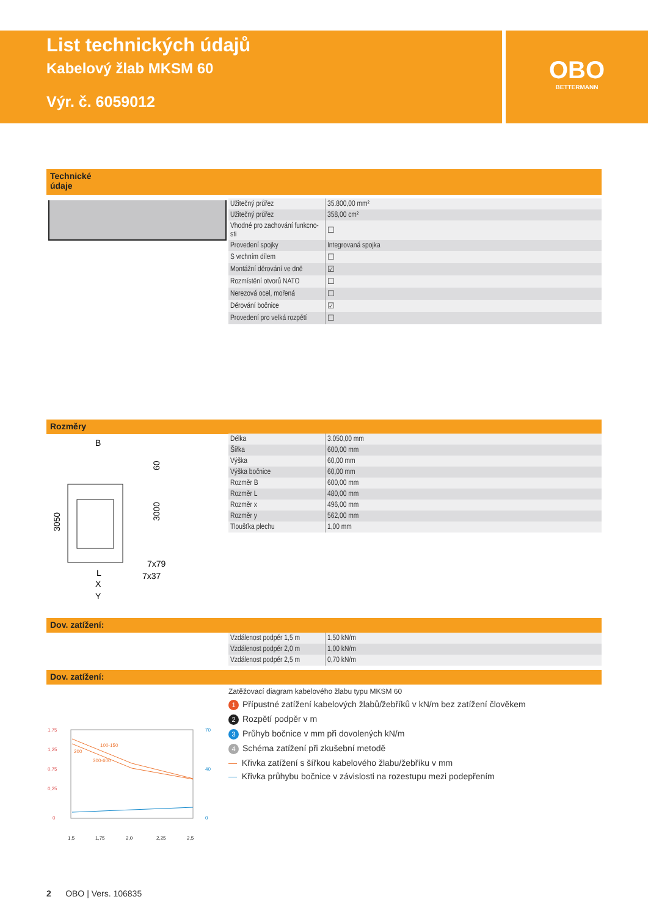List technických údajů
Kabelový žlab MKSM 60
Výr. č. 6059012
OBO
BETTERMANN
Technické
údaje
| Užitečný průřez | 35.800,00 mm² |
| Užitečný průřez | 358,00 cm² |
| Vhodné pro zachování funkcno-sti | ☐ |
| Provedení spojky | Integrovaná spojka |
| S vrchním dílem | ☐ |
| Montážní děrování ve dně | ☑ |
| Rozmístění otvorů NATO | ☐ |
| Nerezová ocel, mořená | ☐ |
| Děrování bočnice | ☑ |
| Provedení pro velká rozpětí | ☐ |
Rozměry
B
60
3050
3000
7x79
7x37
L
X
Y
| Délka | 3.050,00 mm |
| Šířka | 600,00 mm |
| Výška | 60,00 mm |
| Výška bočnice | 60,00 mm |
| Rozměr B | 600,00 mm |
| Rozměr L | 480,00 mm |
| Rozměr x | 496,00 mm |
| Rozměr y | 562,00 mm |
| Tloušťka plechu | 1,00 mm |
Dov. zatížení:
| Vzdálenost podpěr 1,5 m | 1,50 kN/m |
| Vzdálenost podpěr 2,0 m | 1,00 kN/m |
| Vzdálenost podpěr 2,5 m | 0,70 kN/m |
Dov. zatížení:
1,75
1,25
0,75
0,25
0
70
40
0
1,5
1,75
2,0
2,25
2,5
200
100-150
300-600
Zatěžovací diagram kabelového žlabu typu MKSM 60
1 Přípustné zatížení kabelových žlabů/žebříků v kN/m bez zatížení člověkem
2 Rozpětí podpěr v m
3 Průhyb bočnice v mm při dovolených kN/m
4 Schéma zatížení při zkušební metodě
— Křivka zatížení s šířkou kabelového žlabu/žebříku v mm
— Křivka průhybu bočnice v závislosti na rozestupu mezi podepřením
2 OBO | Vers. 106835